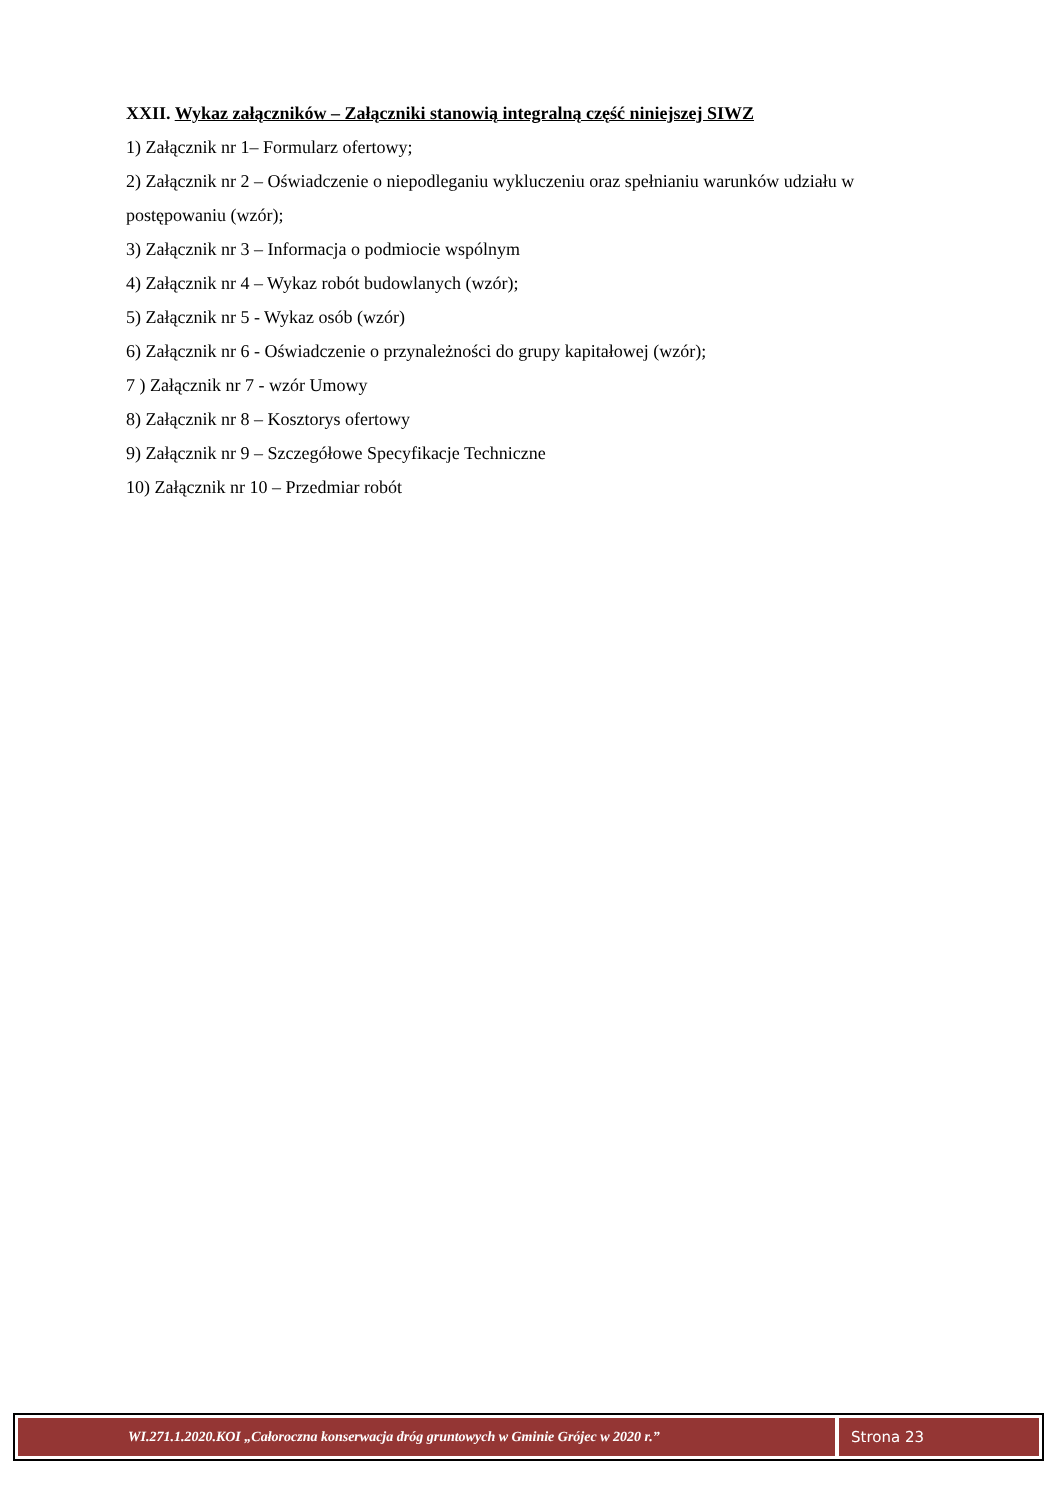XXII. Wykaz załączników – Załączniki stanowią integralną część niniejszej SIWZ
1) Załącznik nr 1– Formularz ofertowy;
2) Załącznik nr 2 – Oświadczenie o niepodleganiu wykluczeniu oraz spełnianiu warunków udziału w postępowaniu (wzór);
3) Załącznik nr 3 – Informacja o podmiocie wspólnym
4) Załącznik nr 4 – Wykaz robót budowlanych (wzór);
5) Załącznik nr 5 - Wykaz osób (wzór)
6) Załącznik nr 6 - Oświadczenie o przynależności do grupy kapitałowej (wzór);
7 ) Załącznik nr 7 - wzór Umowy
8) Załącznik nr 8 – Kosztorys ofertowy
9) Załącznik nr 9 – Szczegółowe Specyfikacje Techniczne
10) Załącznik nr 10 – Przedmiar robót
WI.271.1.2020.KOI „Całoroczna konserwacja dróg gruntowych w Gminie Grójec w 2020 r.”
Strona 23